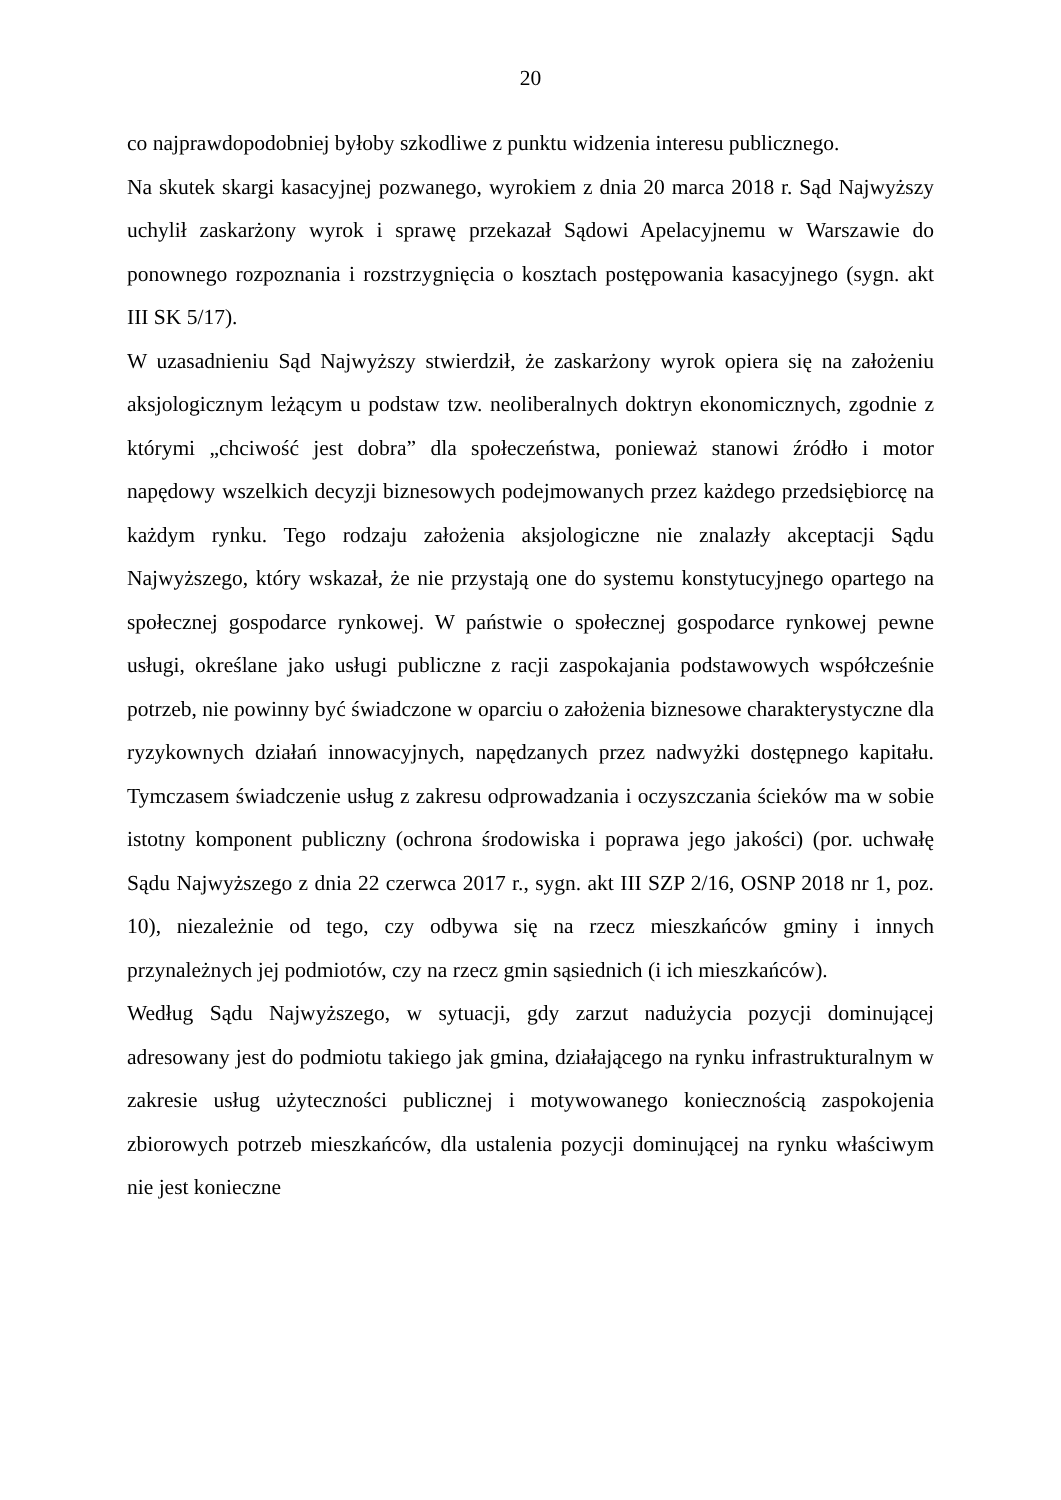20
co najprawdopodobniej byłoby szkodliwe z punktu widzenia interesu publicznego.
Na skutek skargi kasacyjnej pozwanego, wyrokiem z dnia 20 marca 2018 r. Sąd Najwyższy uchylił zaskarżony wyrok i sprawę przekazał Sądowi Apelacyjnemu w Warszawie do ponownego rozpoznania i rozstrzygnięcia o kosztach postępowania kasacyjnego (sygn. akt III SK 5/17).
W uzasadnieniu Sąd Najwyższy stwierdził, że zaskarżony wyrok opiera się na założeniu aksjologicznym leżącym u podstaw tzw. neoliberalnych doktryn ekonomicznych, zgodnie z którymi „chciwość jest dobra” dla społeczeństwa, ponieważ stanowi źródło i motor napędowy wszelkich decyzji biznesowych podejmowanych przez każdego przedsiębiorcę na każdym rynku. Tego rodzaju założenia aksjologiczne nie znalazły akceptacji Sądu Najwyższego, który wskazał, że nie przystają one do systemu konstytucyjnego opartego na społecznej gospodarce rynkowej. W państwie o społecznej gospodarce rynkowej pewne usługi, określane jako usługi publiczne z racji zaspokajania podstawowych współcześnie potrzeb, nie powinny być świadczone w oparciu o założenia biznesowe charakterystyczne dla ryzykownych działań innowacyjnych, napędzanych przez nadwyżki dostępnego kapitału. Tymczasem świadczenie usług z zakresu odprowadzania i oczyszczania ścieków ma w sobie istotny komponent publiczny (ochrona środowiska i poprawa jego jakości) (por. uchwałę Sądu Najwyższego z dnia 22 czerwca 2017 r., sygn. akt III SZP 2/16, OSNP 2018 nr 1, poz. 10), niezależnie od tego, czy odbywa się na rzecz mieszkańców gminy i innych przynależnych jej podmiotów, czy na rzecz gmin sąsiednich (i ich mieszkańców).
Według Sądu Najwyższego, w sytuacji, gdy zarzut nadużycia pozycji dominującej adresowany jest do podmiotu takiego jak gmina, działającego na rynku infrastrukturalnym w zakresie usług użyteczności publicznej i motywowanego koniecznością zaspokojenia zbiorowych potrzeb mieszkańców, dla ustalenia pozycji dominującej na rynku właściwym nie jest konieczne